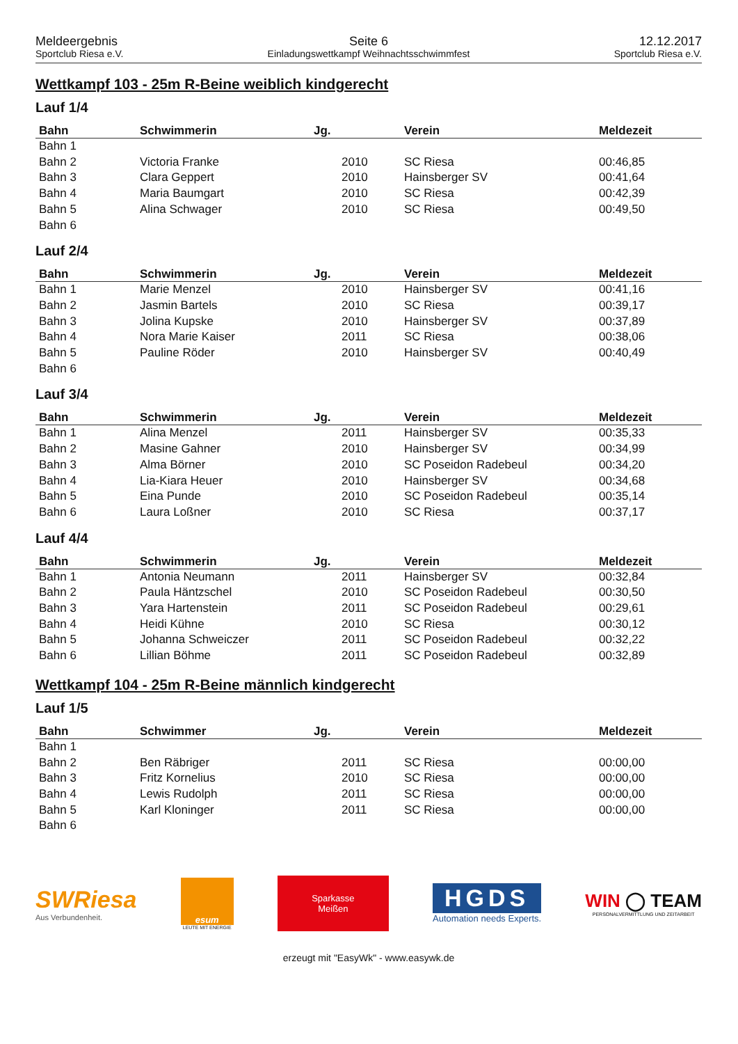Meldeergebnis
Sportclub Riesa e.V.
Seite 6
Einladungswettkampf Weihnachtsschwimmfest
12.12.2017
Sportclub Riesa e.V.
Wettkampf 103 - 25m R-Beine weiblich kindgerecht
Lauf 1/4
| Bahn | Schwimmerin | Jg. | Verein | Meldezeit |
| --- | --- | --- | --- | --- |
| Bahn 1 | | | | |
| Bahn 2 | Victoria Franke | 2010 | SC Riesa | 00:46,85 |
| Bahn 3 | Clara Geppert | 2010 | Hainsberger SV | 00:41,64 |
| Bahn 4 | Maria Baumgart | 2010 | SC Riesa | 00:42,39 |
| Bahn 5 | Alina Schwager | 2010 | SC Riesa | 00:49,50 |
| Bahn 6 | | | | |
Lauf 2/4
| Bahn | Schwimmerin | Jg. | Verein | Meldezeit |
| --- | --- | --- | --- | --- |
| Bahn 1 | Marie Menzel | 2010 | Hainsberger SV | 00:41,16 |
| Bahn 2 | Jasmin Bartels | 2010 | SC Riesa | 00:39,17 |
| Bahn 3 | Jolina Kupske | 2010 | Hainsberger SV | 00:37,89 |
| Bahn 4 | Nora Marie Kaiser | 2011 | SC Riesa | 00:38,06 |
| Bahn 5 | Pauline Röder | 2010 | Hainsberger SV | 00:40,49 |
| Bahn 6 | | | | |
Lauf 3/4
| Bahn | Schwimmerin | Jg. | Verein | Meldezeit |
| --- | --- | --- | --- | --- |
| Bahn 1 | Alina Menzel | 2011 | Hainsberger SV | 00:35,33 |
| Bahn 2 | Masine Gahner | 2010 | Hainsberger SV | 00:34,99 |
| Bahn 3 | Alma Börner | 2010 | SC Poseidon Radebeul | 00:34,20 |
| Bahn 4 | Lia-Kiara Heuer | 2010 | Hainsberger SV | 00:34,68 |
| Bahn 5 | Eina Punde | 2010 | SC Poseidon Radebeul | 00:35,14 |
| Bahn 6 | Laura Loßner | 2010 | SC Riesa | 00:37,17 |
Lauf 4/4
| Bahn | Schwimmerin | Jg. | Verein | Meldezeit |
| --- | --- | --- | --- | --- |
| Bahn 1 | Antonia Neumann | 2011 | Hainsberger SV | 00:32,84 |
| Bahn 2 | Paula Häntzschel | 2010 | SC Poseidon Radebeul | 00:30,50 |
| Bahn 3 | Yara Hartenstein | 2011 | SC Poseidon Radebeul | 00:29,61 |
| Bahn 4 | Heidi Kühne | 2010 | SC Riesa | 00:30,12 |
| Bahn 5 | Johanna Schweiczer | 2011 | SC Poseidon Radebeul | 00:32,22 |
| Bahn 6 | Lillian Böhme | 2011 | SC Poseidon Radebeul | 00:32,89 |
Wettkampf 104 - 25m R-Beine männlich kindgerecht
Lauf 1/5
| Bahn | Schwimmer | Jg. | Verein | Meldezeit |
| --- | --- | --- | --- | --- |
| Bahn 1 | | | | |
| Bahn 2 | Ben Räbriger | 2011 | SC Riesa | 00:00,00 |
| Bahn 3 | Fritz Kornelius | 2010 | SC Riesa | 00:00,00 |
| Bahn 4 | Lewis Rudolph | 2011 | SC Riesa | 00:00,00 |
| Bahn 5 | Karl Kloninger | 2011 | SC Riesa | 00:00,00 |
| Bahn 6 | | | | |
SWRiesa
Aus Verbundenheit.
esum
LEUTE MIT ENERGIE
Sparkasse
Meißen
HGDS
Automation needs Experts.
WIN ◯ TEAM
PERSONALVERMITTLUNG UND ZEITARBEIT
erzeugt mit "EasyWk" - www.easywk.de